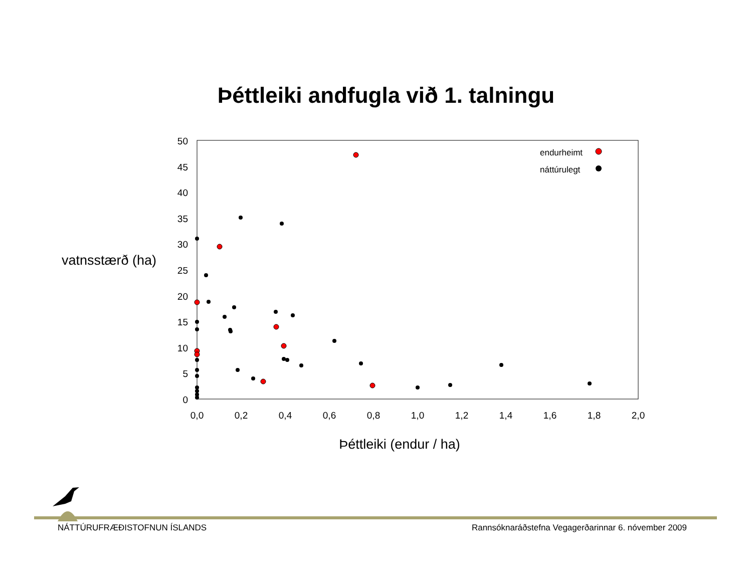Þéttleiki andfugla við 1. talningu
50
45
40
35
30
25
20
15
10
5
0
0,0
0,2
0,4
0,6
0,8
1,0
1,2
1,4
1,6
1,8
2,0
vatnsstærð (ha)
Þéttleiki (endur / ha)
endurheimt
náttúrulegt
NÁTTÚRUFRÆÐISTOFNUN ÍSLANDS
Rannsóknaráðstefna Vegagerðarinnar 6. nóvember 2009